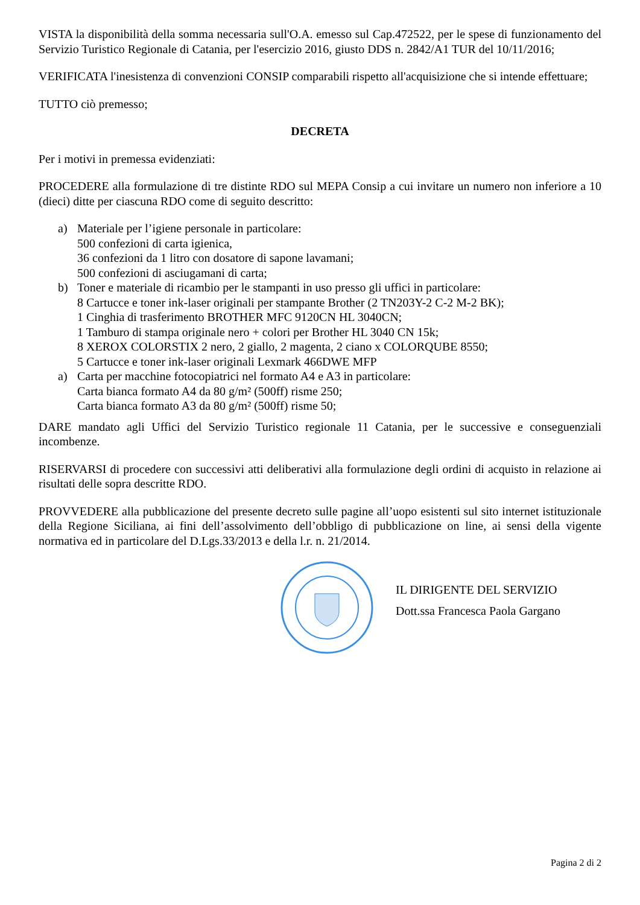VISTA la disponibilità della somma necessaria sull'O.A. emesso sul Cap.472522, per le spese di funzionamento del Servizio Turistico Regionale di Catania, per l'esercizio 2016, giusto DDS n. 2842/A1 TUR del 10/11/2016;
VERIFICATA l'inesistenza di convenzioni CONSIP comparabili rispetto all'acquisizione che si intende effettuare;
TUTTO ciò premesso;
DECRETA
Per i motivi in premessa evidenziati:
PROCEDERE alla formulazione di tre distinte RDO sul MEPA Consip a cui invitare un numero non inferiore a 10 (dieci) ditte per ciascuna RDO come di seguito descritto:
a) Materiale per l’igiene personale in particolare:
500 confezioni di carta igienica,
36 confezioni da 1 litro con dosatore di sapone lavamani;
500 confezioni di asciugamani di carta;
b) Toner e materiale di ricambio per le stampanti in uso presso gli uffici in particolare:
8 Cartucce e toner ink-laser originali per stampante Brother (2 TN203Y-2 C-2 M-2 BK);
1 Cinghia di trasferimento BROTHER MFC 9120CN HL 3040CN;
1 Tamburo di stampa originale nero + colori per Brother HL 3040 CN 15k;
8 XEROX COLORSTIX 2 nero, 2 giallo, 2 magenta, 2 ciano x COLORQUBE 8550;
5 Cartucce e toner ink-laser originali Lexmark 466DWE MFP
a) Carta per macchine fotocopiatrici nel formato A4 e A3 in particolare:
Carta bianca formato A4 da 80 g/m² (500ff) risme 250;
Carta bianca formato A3 da 80 g/m² (500ff) risme 50;
DARE mandato agli Uffici del Servizio Turistico regionale 11 Catania, per le successive e conseguenziali incombenze.
RISERVARSI di procedere con successivi atti deliberativi alla formulazione degli ordini di acquisto in relazione ai risultati delle sopra descritte RDO.
PROVVEDERE alla pubblicazione del presente decreto sulle pagine all’uopo esistenti sul sito internet istituzionale della Regione Siciliana, ai fini dell’assolvimento dell’obbligo di pubblicazione on line, ai sensi della vigente normativa ed in particolare del D.Lgs.33/2013 e della l.r. n. 21/2014.
IL DIRIGENTE DEL SERVIZIO
Dott.ssa Francesca Paola Gargano
Pagina 2 di 2